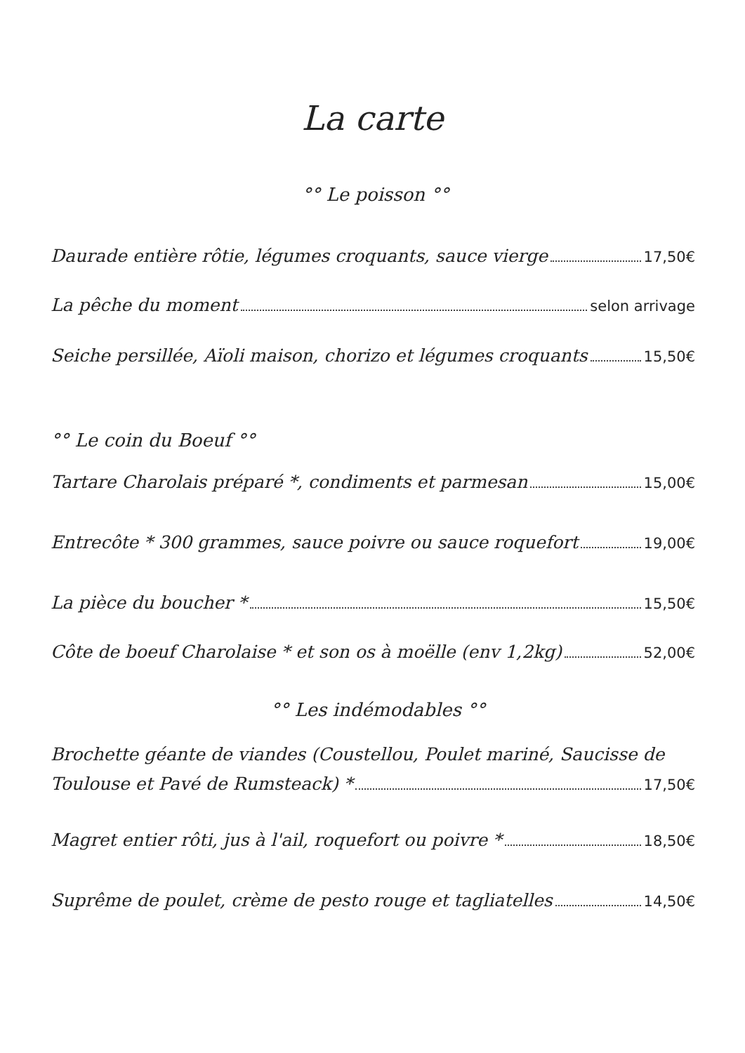La carte
°° Le poisson °°
Daurade entière rôtie, légumes croquants, sauce vierge 17,50€
La pêche du moment selon arrivage
Seiche persillée, Aïoli maison, chorizo et légumes croquants 15,50€
°° Le coin du Boeuf °°
Tartare Charolais préparé *, condiments et parmesan 15,00€
Entrecôte * 300 grammes, sauce poivre ou sauce roquefort 19,00€
La pièce du boucher * 15,50€
Côte de boeuf Charolaise * et son os à moëlle (env 1,2kg) 52,00€
°° Les indémodables °°
Brochette géante de viandes (Coustellou, Poulet mariné, Saucisse de
Toulouse et Pavé de Rumsteack) * 17,50€
Magret entier rôti, jus à l'ail, roquefort ou poivre * 18,50€
Suprême de poulet, crème de pesto rouge et tagliatelles 14,50€